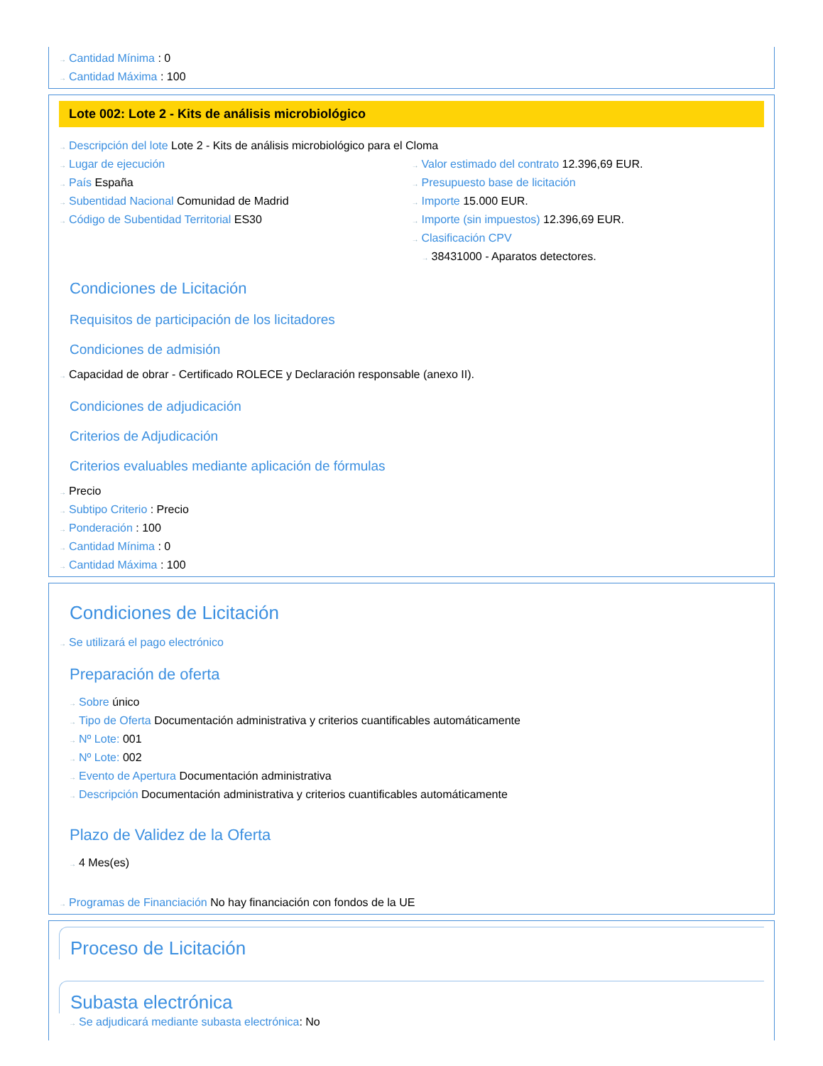→ Cantidad Mínima : 0
→ Cantidad Máxima : 100
Lote 002: Lote 2 - Kits de análisis microbiológico
→ Descripción del lote Lote 2 - Kits de análisis microbiológico para el Cloma
→ Lugar de ejecución
→ País España
→ Subentidad Nacional Comunidad de Madrid
→ Código de Subentidad Territorial ES30
→ Valor estimado del contrato 12.396,69 EUR.
→ Presupuesto base de licitación
→ Importe 15.000 EUR.
→ Importe (sin impuestos) 12.396,69 EUR.
→ Clasificación CPV
→ 38431000 - Aparatos detectores.
Condiciones de Licitación
Requisitos de participación de los licitadores
Condiciones de admisión
→ Capacidad de obrar - Certificado ROLECE y Declaración responsable (anexo II).
Condiciones de adjudicación
Criterios de Adjudicación
Criterios evaluables mediante aplicación de fórmulas
→ Precio
→ Subtipo Criterio : Precio
→ Ponderación : 100
→ Cantidad Mínima : 0
→ Cantidad Máxima : 100
Condiciones de Licitación
→ Se utilizará el pago electrónico
Preparación de oferta
→ Sobre único
→ Tipo de Oferta Documentación administrativa y criterios cuantificables automáticamente
→ Nº Lote: 001
→ Nº Lote: 002
→ Evento de Apertura Documentación administrativa
→ Descripción Documentación administrativa y criterios cuantificables automáticamente
Plazo de Validez de la Oferta
→ 4 Mes(es)
→ Programas de Financiación No hay financiación con fondos de la UE
Proceso de Licitación
Subasta electrónica
→ Se adjudicará mediante subasta electrónica: No